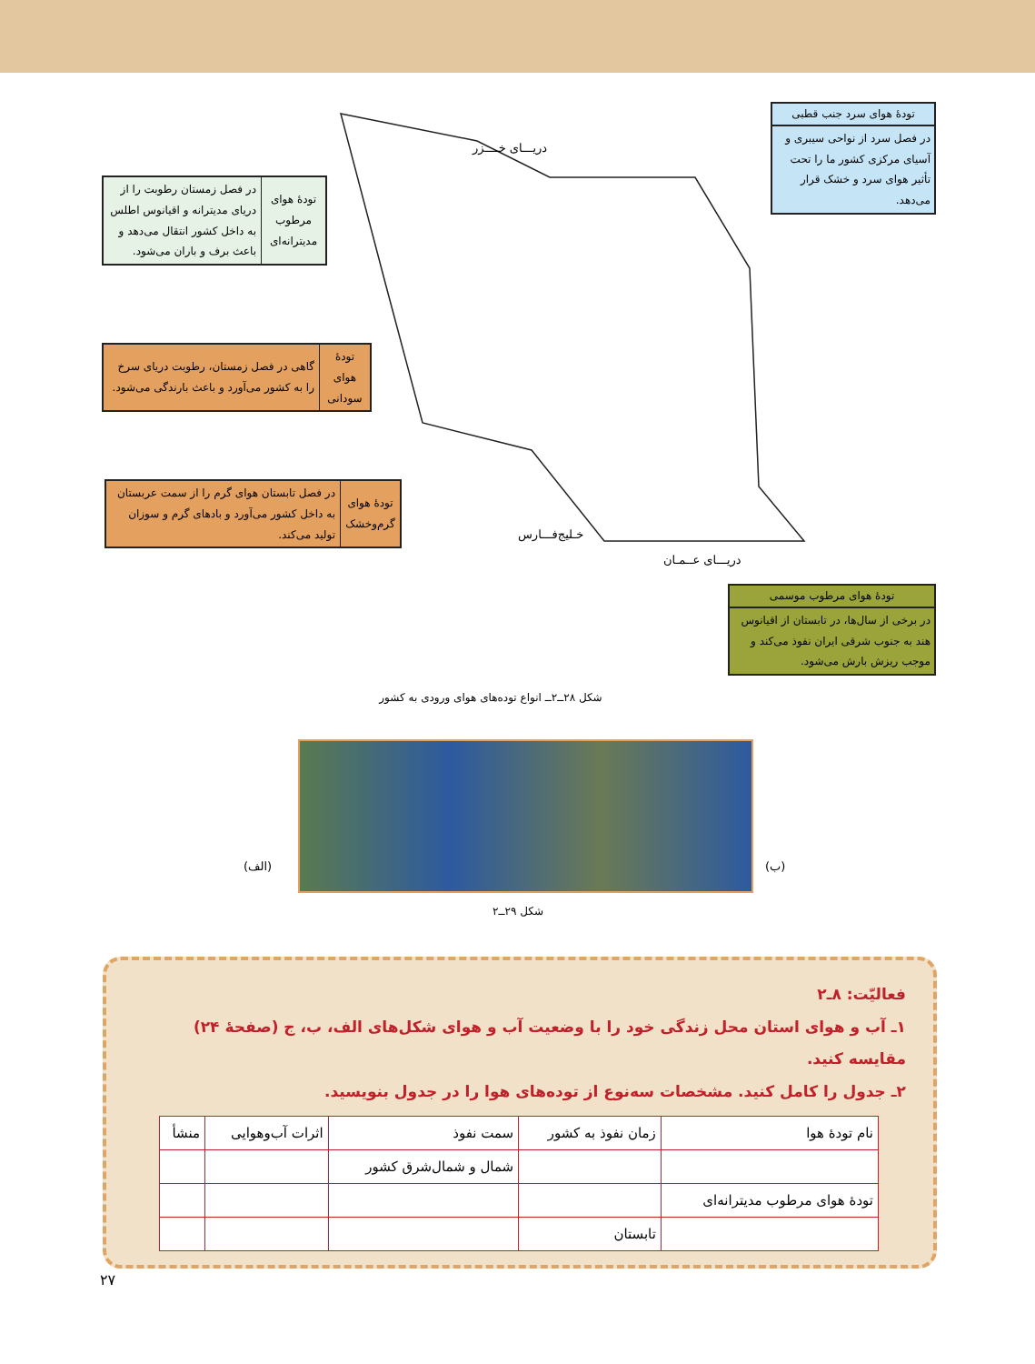دریـــای خــــزر
خـلیج‌فـــارس
دریـــای عــمـان
تودۀ هوای سرد جنب قطبی
در فصل سرد از نواحی سیبری و آسیای مرکزی کشور ما را تحت تأثیر هوای سرد و خشک قرار می‌دهد.
| تودۀ هوای مرطوب مدیترانه‌ای | در فصل زمستان رطوبت را از دریای مدیترانه و اقیانوس اطلس به داخل کشور انتقال می‌دهد و باعث برف و باران می‌شود. |
| تودۀ هوای سودانی | گاهی در فصل زمستان، رطوبت دریای سرخ را به کشور می‌آورد و باعث بارندگی می‌شود. |
| تودۀ هوای گرم‌وخشک | در فصل تابستان هوای گرم را از سمت عربستان به داخل کشور می‌آورد و بادهای گرم و سوزان تولید می‌کند. |
تودۀ هوای مرطوب موسمی
در برخی از سال‌ها، در تابستان از اقیانوس هند به جنوب شرقی ایران نفوذ می‌کند و موجب ریزش بارش می‌شود.
شکل ۲۸ــ۲ــ انواع توده‌های هوای ورودی به کشور
(الف) (ب)
شکل ۲۹ــ۲
فعالیّت: ۸ـ۲
۱ـ آب و هوای استان محل زندگی خود را با وضعیت آب و هوای شکل‌های الف، ب، ج (صفحۀ ۲۴) مقایسه کنید.
۲ـ جدول را کامل کنید. مشخصات سه‌نوع از توده‌های هوا را در جدول بنویسید.
| نام تودۀ هوا | زمان نفوذ به کشور | سمت نفوذ | اثرات آب‌و‌هوایی | منشأ |
| | | شمال و شمال‌شرق کشور | | |
| تودۀ هوای مرطوب مدیترانه‌ای | | | | |
| | تابستان | | | |
۲۷